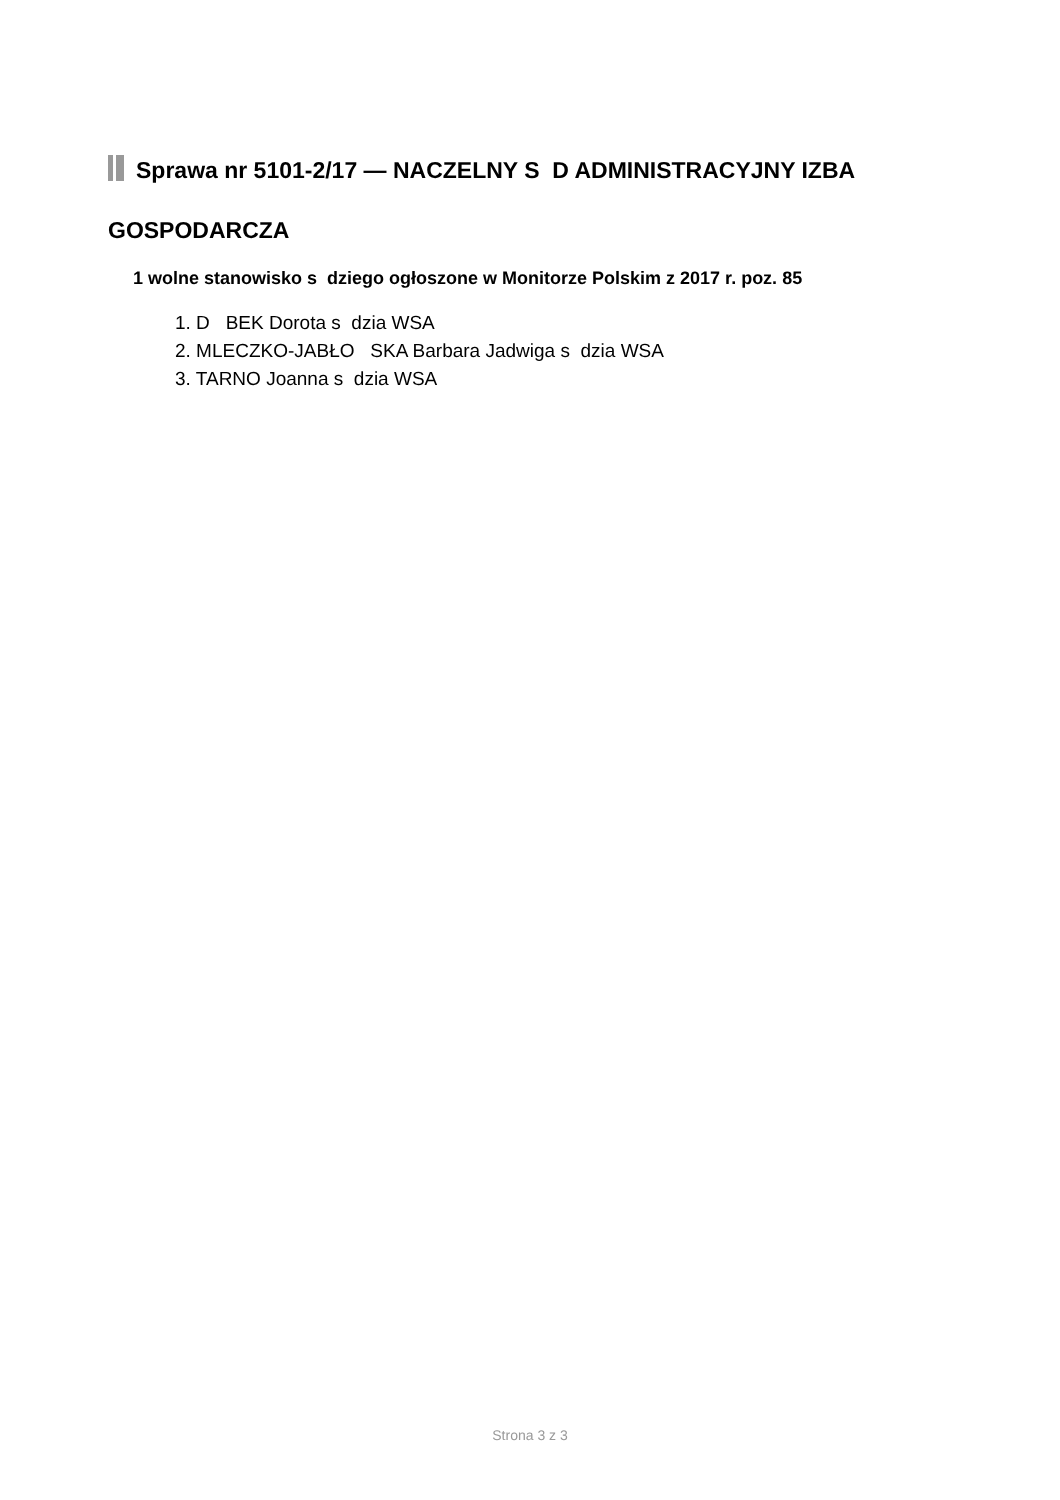Sprawa nr 5101-2/17 — NACZELNY S D ADMINISTRACYJNY IZBA GOSPODARCZA
1 wolne stanowisko s dziego ogłoszone w Monitorze Polskim z 2017 r. poz. 85
1. D BEK Dorota s dzia WSA
2. MLECZKO-JABŁO SKA Barbara Jadwiga s dzia WSA
3. TARNO Joanna s dzia WSA
Strona 3 z 3